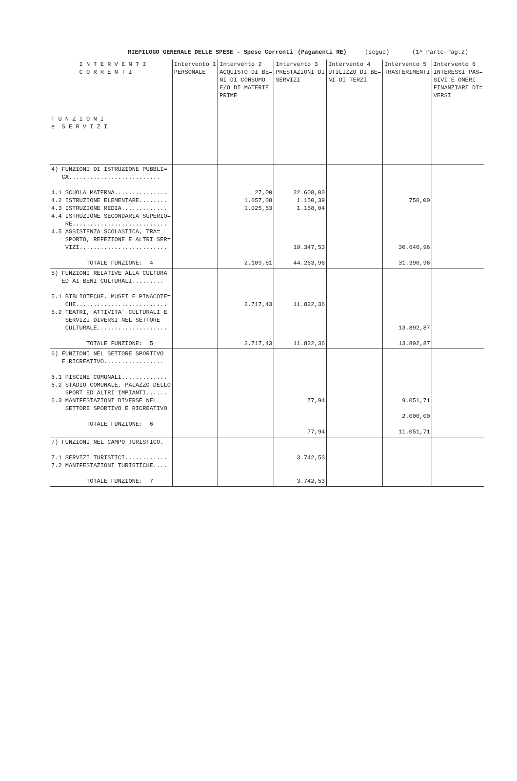RIEPILOGO GENERALE DELLE SPESE - Spese Correnti (Pagamenti RE) (segue) (1^ Parte-Pag.2)
| I N T E R V E N T I C O R R E N T I F U N Z I O N I e S E R V I Z I | Intervento 1 PERSONALE | Intervento 2 ACQUISTO DI BE= NI DI CONSUMO E/O DI MATERIE PRIME | Intervento 3 PRESTAZIONI DI SERVIZI | Intervento 4 UTILIZZO DI BE= NI DI TERZI | Intervento 5 TRASFERIMENTI | Intervento 6 INTERESSI PAS= SIVI E ONERI FINANZIARI DI= VERSI |
| --- | --- | --- | --- | --- | --- | --- |
| 4) FUNZIONI DI ISTRUZIONE PUBBLI= CA.......................... 4.1 SCUOLA MATERNA............... 4.2 ISTRUZIONE ELEMENTARE........ 4.3 ISTRUZIONE MEDIA............. 4.4 ISTRUZIONE SECONDARIA SUPERIO= RE........................... 4.5 ASSISTENZA SCOLASTICA, TRA= SPORTO, REFEZIONE E ALTRI SER= VIZI......................... TOTALE FUNZIONE: 4 | | 27,00 1.057,08 1.025,53 2.109,61 | 22.608,00 1.150,39 1.158,04 19.347,53 44.263,96 | | 750,00 30.640,96 31.390,96 | |
| 5) FUNZIONI RELATIVE ALLA CULTURA ED AI BENI CULTURALI......... 5.1 BIBLIOTECHE, MUSEI E PINACOTE= CHE.......................... 5.2 TEATRI, ATTIVITA` CULTURALI E SERVIZI DIVERSI NEL SETTORE CULTURALE.................... TOTALE FUNZIONE: 5 | | 3.717,43 3.717,43 | 11.822,36 11.822,36 | | 13.892,87 13.892,87 | |
| 6) FUNZIONI NEL SETTORE SPORTIVO E RICREATIVO................. 6.1 PISCINE COMUNALI............. 6.2 STADIO COMUNALE, PALAZZO DELLO SPORT ED ALTRI IMPIANTI...... 6.3 MANIFESTAZIONI DIVERSE NEL SETTORE SPORTIVO E RICREATIVO TOTALE FUNZIONE: 6 | | | 77,94 77,94 | | 9.051,71 2.000,00 11.051,71 | |
| 7) FUNZIONI NEL CAMPO TURISTICO. 7.1 SERVIZI TURISTICI............ 7.2 MANIFESTAZIONI TURISTICHE.... TOTALE FUNZIONE: 7 | | | 3.742,53 3.742,53 | | | |